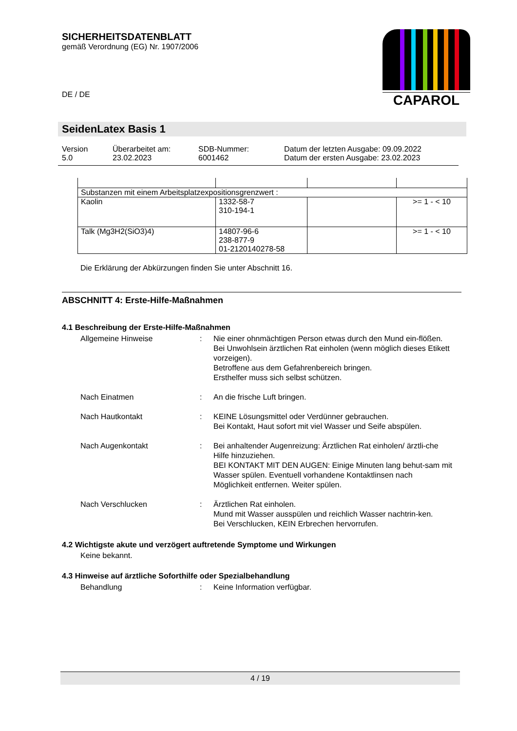SICHERHEITSDATENBLATT
gemäß Verordnung (EG) Nr. 1907/2006
DE / DE
CAPAROL
SeidenLatex Basis 1
| Version 5.0 | Überarbeitet am: 23.02.2023 | SDB-Nummer: 6001462 | Datum der letzten Ausgabe: 09.09.2022 Datum der ersten Ausgabe: 23.02.2023 |
| Substanzen mit einem Arbeitsplatzexpositionsgrenzwert : | | | |
| Kaolin | 1332-58-7 310-194-1 | | >= 1 - < 10 |
| Talk (Mg3H2(SiO3)4) | 14807-96-6 238-877-9 01-2120140278-58 | | >= 1 - < 10 |
Die Erklärung der Abkürzungen finden Sie unter Abschnitt 16.
ABSCHNITT 4: Erste-Hilfe-Maßnahmen
4.1 Beschreibung der Erste-Hilfe-Maßnahmen
Allgemeine Hinweise : Nie einer ohnmächtigen Person etwas durch den Mund ein-flößen.
Bei Unwohlsein ärztlichen Rat einholen (wenn möglich dieses Etikett vorzeigen).
Betroffene aus dem Gefahrenbereich bringen.
Ersthelfer muss sich selbst schützen.
Nach Einatmen : An die frische Luft bringen.
Nach Hautkontakt : KEINE Lösungsmittel oder Verdünner gebrauchen.
Bei Kontakt, Haut sofort mit viel Wasser und Seife abspülen.
Nach Augenkontakt : Bei anhaltender Augenreizung: Ärztlichen Rat einholen/ ärztli-che Hilfe hinzuziehen.
BEI KONTAKT MIT DEN AUGEN: Einige Minuten lang behut-sam mit Wasser spülen. Eventuell vorhandene Kontaktlinsen nach Möglichkeit entfernen. Weiter spülen.
Nach Verschlucken : Ärztlichen Rat einholen.
Mund mit Wasser ausspülen und reichlich Wasser nachtrin-ken.
Bei Verschlucken, KEIN Erbrechen hervorrufen.
4.2 Wichtigste akute und verzögert auftretende Symptome und Wirkungen
Keine bekannt.
4.3 Hinweise auf ärztliche Soforthilfe oder Spezialbehandlung
Behandlung : Keine Information verfügbar.
4 / 19